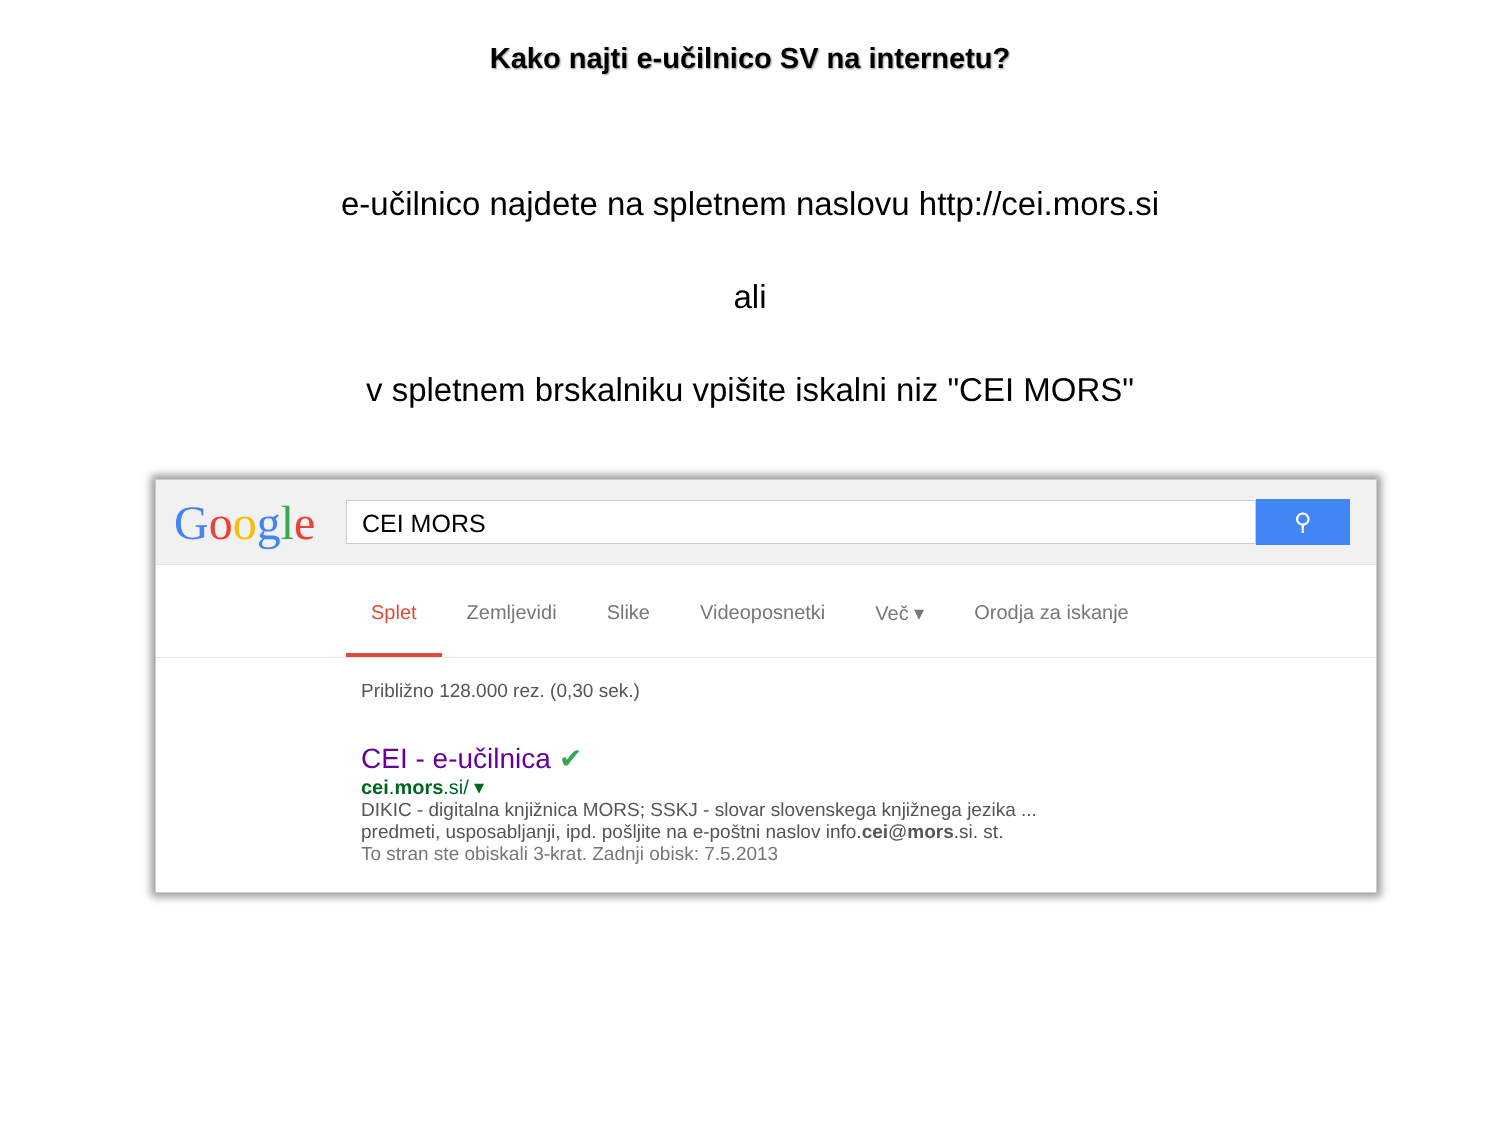Kako najti e-učilnico SV na internetu?
e-učilnico najdete na spletnem naslovu http://cei.mors.si
ali
v spletnem brskalniku vpišite iskalni niz "CEI MORS"
Google
CEI MORS
⚲
Splet Zemljevidi Slike Videoposnetki Več ▾ Orodja za iskanje
Približno 128.000 rez. (0,30 sek.)
CEI - e-učilnica ✔
cei.mors.si/ ▾
DIKIC - digitalna knjižnica MORS; SSKJ - slovar slovenskega knjižnega jezika ...
predmeti, usposabljanji, ipd. pošljite na e-poštni naslov info.cei@mors.si. st.
To stran ste obiskali 3-krat. Zadnji obisk: 7.5.2013